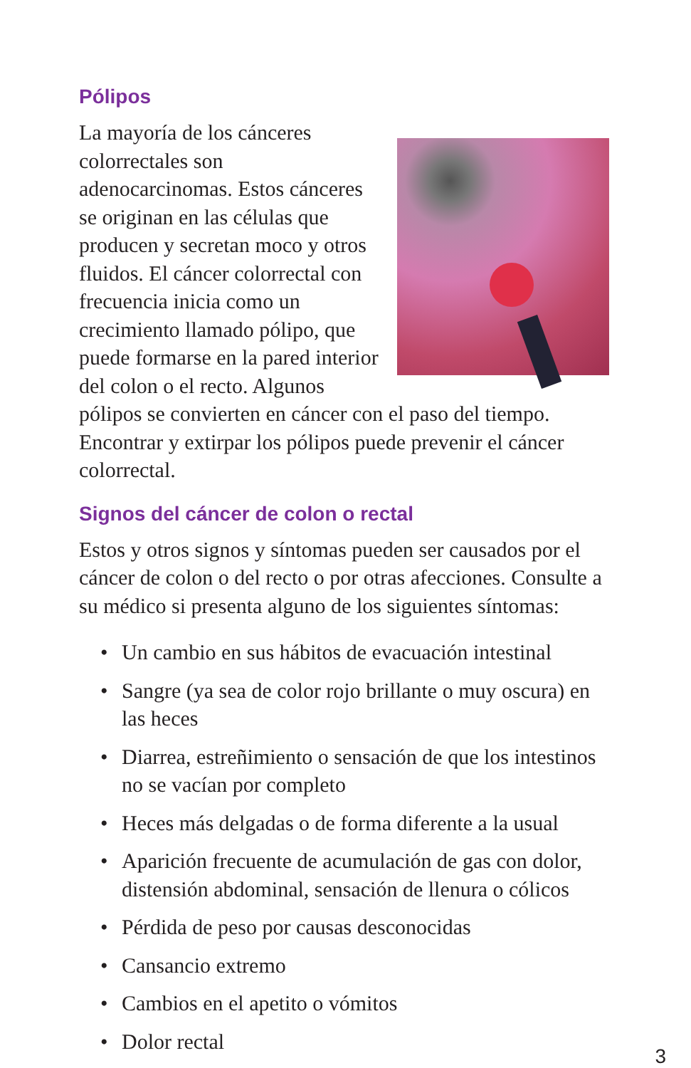Pólipos
La mayoría de los cánceres colorrectales son adenocarcinomas. Estos cánceres se originan en las células que producen y secretan moco y otros fluidos. El cáncer colorrectal con frecuencia inicia como un crecimiento llamado pólipo, que puede formarse en la pared interior del colon o el recto. Algunos pólipos se convierten en cáncer con el paso del tiempo. Encontrar y extirpar los pólipos puede prevenir el cáncer colorrectal.
Signos del cáncer de colon o rectal
Estos y otros signos y síntomas pueden ser causados por el cáncer de colon o del recto o por otras afecciones. Consulte a su médico si presenta alguno de los siguientes síntomas:
• Un cambio en sus hábitos de evacuación intestinal
• Sangre (ya sea de color rojo brillante o muy oscura) en las heces
• Diarrea, estreñimiento o sensación de que los intestinos no se vacían por completo
• Heces más delgadas o de forma diferente a la usual
• Aparición frecuente de acumulación de gas con dolor, distensión abdominal, sensación de llenura o cólicos
• Pérdida de peso por causas desconocidas
• Cansancio extremo
• Cambios en el apetito o vómitos
• Dolor rectal
3